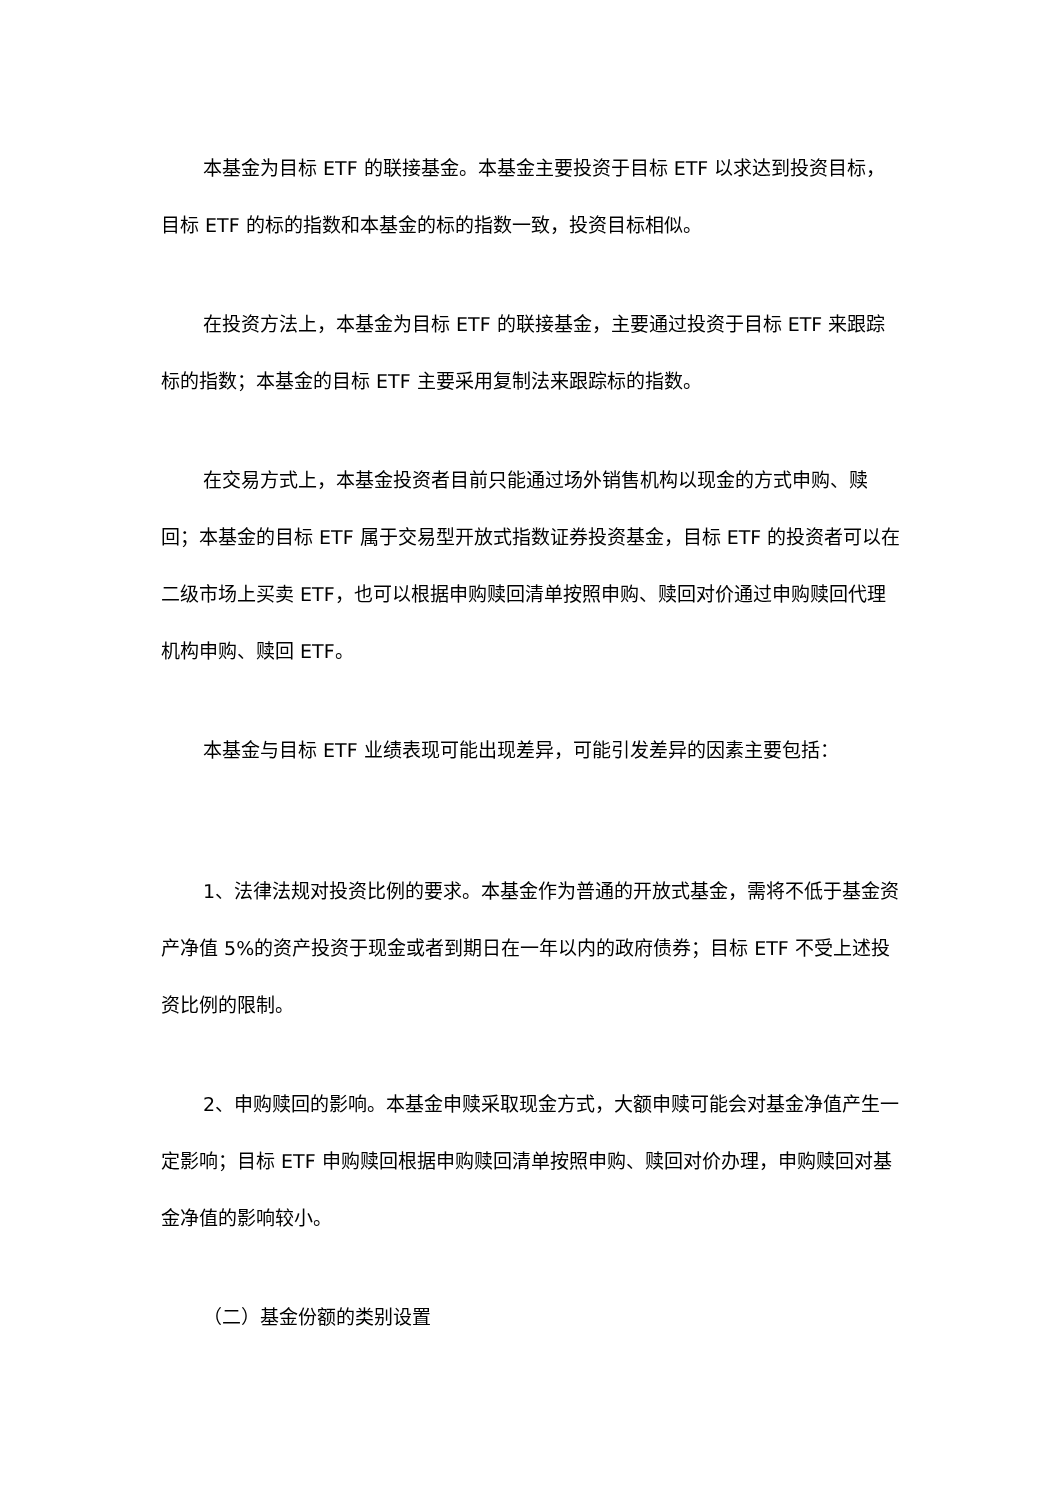本基金为目标 ETF 的联接基金。本基金主要投资于目标 ETF 以求达到投资目标，目标 ETF 的标的指数和本基金的标的指数一致，投资目标相似。
在投资方法上，本基金为目标 ETF 的联接基金，主要通过投资于目标 ETF 来跟踪标的指数；本基金的目标 ETF 主要采用复制法来跟踪标的指数。
在交易方式上，本基金投资者目前只能通过场外销售机构以现金的方式申购、赎回；本基金的目标 ETF 属于交易型开放式指数证券投资基金，目标 ETF 的投资者可以在二级市场上买卖 ETF，也可以根据申购赎回清单按照申购、赎回对价通过申购赎回代理机构申购、赎回 ETF。
本基金与目标 ETF 业绩表现可能出现差异，可能引发差异的因素主要包括：
1、法律法规对投资比例的要求。本基金作为普通的开放式基金，需将不低于基金资产净值 5%的资产投资于现金或者到期日在一年以内的政府债券；目标 ETF 不受上述投资比例的限制。
2、申购赎回的影响。本基金申赎采取现金方式，大额申赎可能会对基金净值产生一定影响；目标 ETF 申购赎回根据申购赎回清单按照申购、赎回对价办理，申购赎回对基金净值的影响较小。
（二）基金份额的类别设置